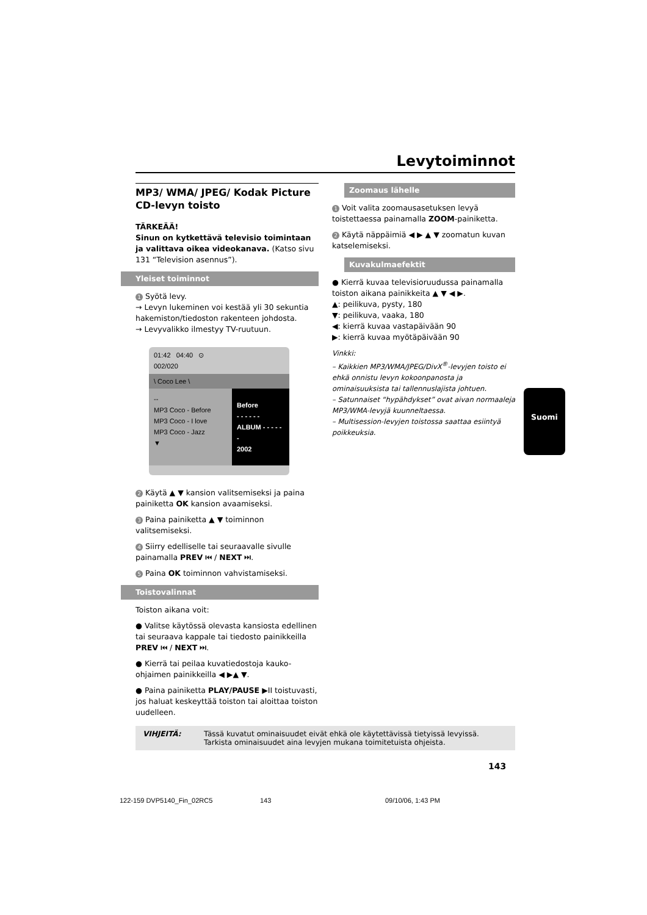Levytoiminnot
MP3/ WMA/ JPEG/ Kodak Picture CD-levyn toisto
TÄRKEÄÄ!
Sinun on kytkettävä televisio toimintaan ja valittava oikea videokanava. (Katso sivu 131 “Television asennus”).
Yleiset toiminnot
1 Syötä levy.
→ Levyn lukeminen voi kestää yli 30 sekuntia hakemiston/tiedoston rakenteen johdosta.
→ Levyvalikko ilmestyy TV-ruutuun.
01:42 04:40 ⊙
002/020
\ Coco Lee \
--
MP3 Coco - Before
MP3 Coco - I love
MP3 Coco - Jazz
▼
Before
- - - - - -
ALBUM - - - - - -
2002
2 Käytä ▲ ▼ kansion valitsemiseksi ja paina painiketta OK kansion avaamiseksi.
3 Paina painiketta ▲ ▼ toiminnon valitsemiseksi.
4 Siirry edelliselle tai seuraavalle sivulle painamalla PREV ⏮ / NEXT ⏭.
5 Paina OK toiminnon vahvistamiseksi.
Toistovalinnat
Toiston aikana voit:
● Valitse käytössä olevasta kansiosta edellinen tai seuraava kappale tai tiedosto painikkeilla PREV ⏮ / NEXT ⏭.
● Kierrä tai peilaa kuvatiedostoja kauko-ohjaimen painikkeilla ◀ ▶▲ ▼.
● Paina painiketta PLAY/PAUSE ▶II toistuvasti, jos haluat keskeyttää toiston tai aloittaa toiston uudelleen.
Zoomaus lähelle
1 Voit valita zoomausasetuksen levyä toistettaessa painamalla ZOOM-painiketta.
2 Käytä näppäimiä ◀ ▶ ▲ ▼ zoomatun kuvan katselemiseksi.
Kuvakulmaefektit
● Kierrä kuvaa televisioruudussa painamalla toiston aikana painikkeita ▲ ▼ ◀ ▶.
▲: peilikuva, pysty, 180
▼: peilikuva, vaaka, 180
◀: kierrä kuvaa vastapäivään 90
▶: kierrä kuvaa myötäpäivään 90
Vinkki:
– Kaikkien MP3/WMA/JPEG/DivX<sup>®</sup>-levyjen toisto ei ehkä onnistu levyn kokoonpanosta ja ominaisuuksista tai tallennuslajista johtuen.
– Satunnaiset “hypähdykset” ovat aivan normaaleja MP3/WMA-levyjä kuunneltaessa.
– Multisession-levyjen toistossa saattaa esiintyä poikkeuksia.
Suomi
VIHJEITÄ: Tässä kuvatut ominaisuudet eivät ehkä ole käytettävissä tietyissä levyissä.
Tarkista ominaisuudet aina levyjen mukana toimitetuista ohjeista.
143
122-159 DVP5140_Fin_02RC5 143 09/10/06, 1:43 PM